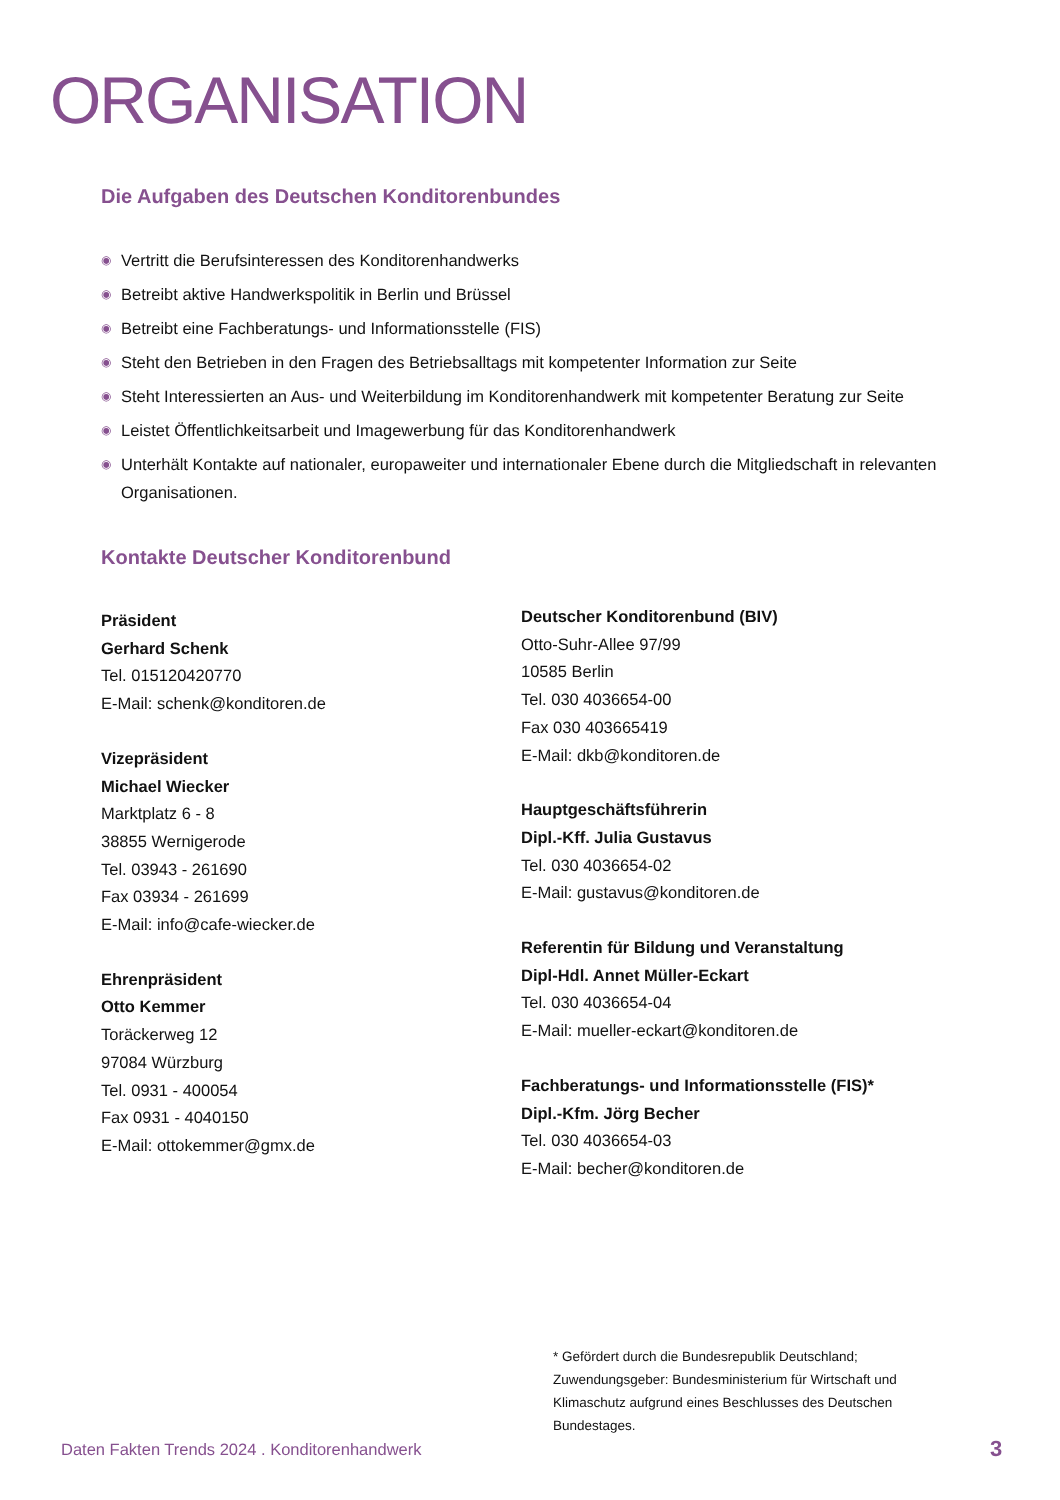ORGANISATION
Die Aufgaben des Deutschen Konditorenbundes
◉ Vertritt die Berufsinteressen des Konditorenhandwerks
◉ Betreibt aktive Handwerkspolitik in Berlin und Brüssel
◉ Betreibt eine Fachberatungs- und Informationsstelle (FIS)
◉ Steht den Betrieben in den Fragen des Betriebsalltags mit kompetenter Information zur Seite
◉ Steht Interessierten an Aus- und Weiterbildung im Konditorenhandwerk mit kompetenter Beratung zur Seite
◉ Leistet Öffentlichkeitsarbeit und Imagewerbung für das Konditorenhandwerk
◉ Unterhält Kontakte auf nationaler, europaweiter und internationaler Ebene durch die Mitgliedschaft in relevanten Organisationen.
Kontakte Deutscher Konditorenbund
Präsident
Gerhard Schenk
Tel. 015120420770
E-Mail: schenk@konditoren.de
Vizepräsident
Michael Wiecker
Marktplatz 6 - 8
38855 Wernigerode
Tel. 03943 - 261690
Fax 03934 - 261699
E-Mail: info@cafe-wiecker.de
Ehrenpräsident
Otto Kemmer
Toräckerweg 12
97084 Würzburg
Tel. 0931 - 400054
Fax 0931 - 4040150
E-Mail: ottokemmer@gmx.de
Deutscher Konditorenbund (BIV)
Otto-Suhr-Allee 97/99
10585 Berlin
Tel. 030 4036654-00
Fax 030 403665419
E-Mail: dkb@konditoren.de
Hauptgeschäftsführerin
Dipl.-Kff. Julia Gustavus
Tel. 030 4036654-02
E-Mail: gustavus@konditoren.de
Referentin für Bildung und Veranstaltung
Dipl-Hdl. Annet Müller-Eckart
Tel. 030 4036654-04
E-Mail: mueller-eckart@konditoren.de
Fachberatungs- und Informationsstelle (FIS)*
Dipl.-Kfm. Jörg Becher
Tel. 030 4036654-03
E-Mail: becher@konditoren.de
* Gefördert durch die Bundesrepublik Deutschland; Zuwendungsgeber: Bundesministerium für Wirtschaft und Klimaschutz aufgrund eines Beschlusses des Deutschen Bundestages.
Daten Fakten Trends 2024 . Konditorenhandwerk
3